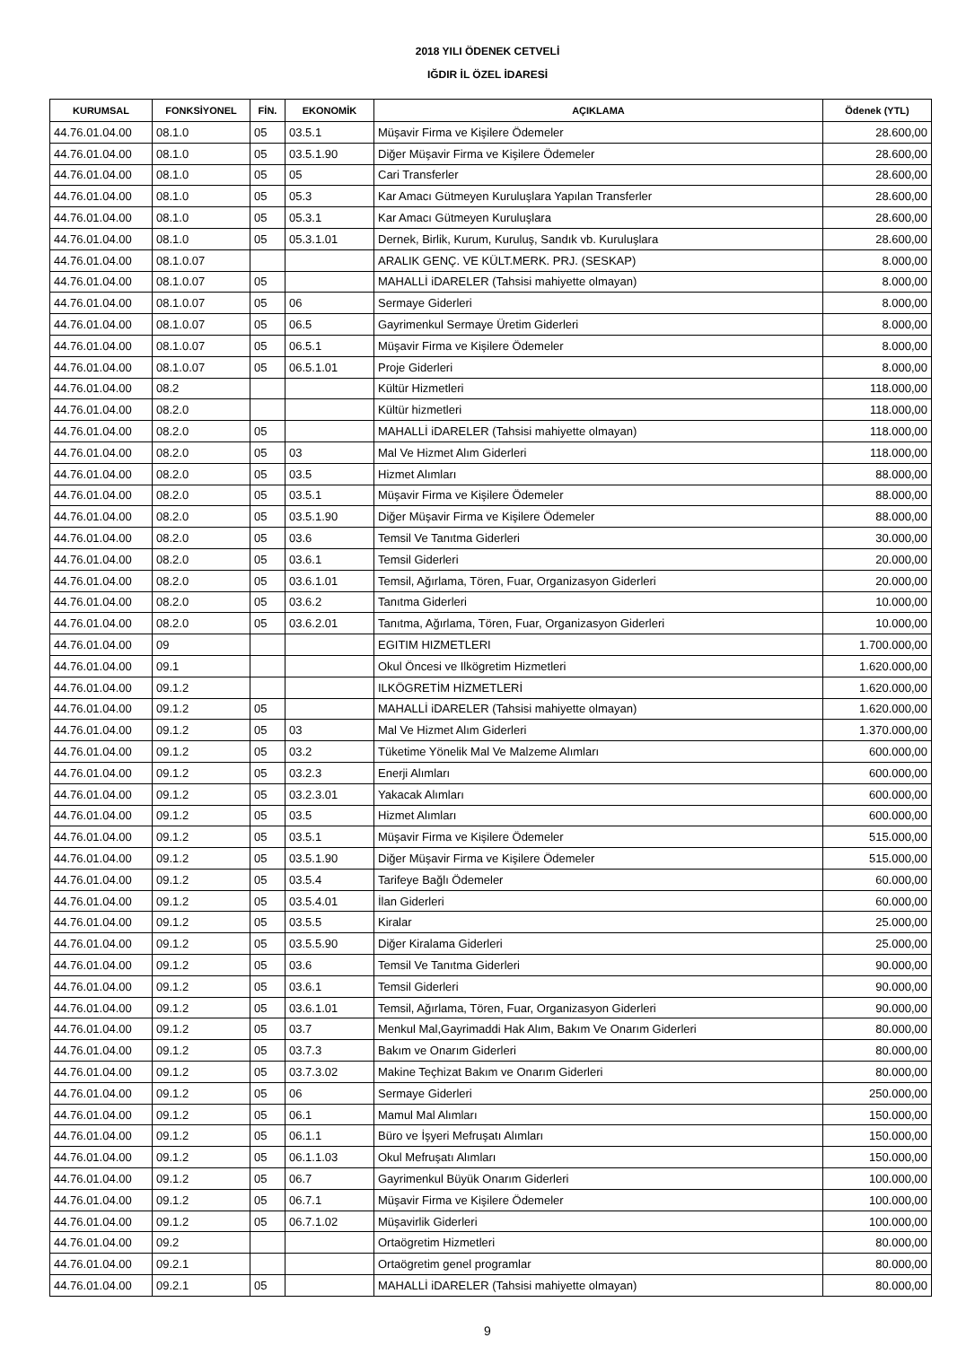2018 YILI ÖDENEK CETVELİ
IĞDIR İL ÖZEL İDARESİ
| KURUMSAL | FONKSİYONEL | FİN. | EKONOMİK | AÇIKLAMA | Ödenek (YTL) |
| --- | --- | --- | --- | --- | --- |
| 44.76.01.04.00 | 08.1.0 | 05 | 03.5.1 | Müşavir Firma ve Kişilere Ödemeler | 28.600,00 |
| 44.76.01.04.00 | 08.1.0 | 05 | 03.5.1.90 | Diğer Müşavir Firma ve Kişilere Ödemeler | 28.600,00 |
| 44.76.01.04.00 | 08.1.0 | 05 | 05 | Cari Transferler | 28.600,00 |
| 44.76.01.04.00 | 08.1.0 | 05 | 05.3 | Kar Amacı Gütmeyen Kuruluşlara Yapılan Transferler | 28.600,00 |
| 44.76.01.04.00 | 08.1.0 | 05 | 05.3.1 | Kar Amacı Gütmeyen Kuruluşlara | 28.600,00 |
| 44.76.01.04.00 | 08.1.0 | 05 | 05.3.1.01 | Dernek, Birlik, Kurum, Kuruluş, Sandık vb. Kuruluşlara | 28.600,00 |
| 44.76.01.04.00 | 08.1.0.07 | | | ARALIK GENÇ. VE KÜLT.MERK. PRJ. (SESKAP) | 8.000,00 |
| 44.76.01.04.00 | 08.1.0.07 | 05 | | MAHALLİ iDARELER (Tahsisi mahiyette olmayan) | 8.000,00 |
| 44.76.01.04.00 | 08.1.0.07 | 05 | 06 | Sermaye Giderleri | 8.000,00 |
| 44.76.01.04.00 | 08.1.0.07 | 05 | 06.5 | Gayrimenkul Sermaye Üretim Giderleri | 8.000,00 |
| 44.76.01.04.00 | 08.1.0.07 | 05 | 06.5.1 | Müşavir Firma ve Kişilere Ödemeler | 8.000,00 |
| 44.76.01.04.00 | 08.1.0.07 | 05 | 06.5.1.01 | Proje Giderleri | 8.000,00 |
| 44.76.01.04.00 | 08.2 | | | Kültür Hizmetleri | 118.000,00 |
| 44.76.01.04.00 | 08.2.0 | | | Kültür hizmetleri | 118.000,00 |
| 44.76.01.04.00 | 08.2.0 | 05 | | MAHALLİ iDARELER (Tahsisi mahiyette olmayan) | 118.000,00 |
| 44.76.01.04.00 | 08.2.0 | 05 | 03 | Mal Ve Hizmet Alım Giderleri | 118.000,00 |
| 44.76.01.04.00 | 08.2.0 | 05 | 03.5 | Hizmet Alımları | 88.000,00 |
| 44.76.01.04.00 | 08.2.0 | 05 | 03.5.1 | Müşavir Firma ve Kişilere Ödemeler | 88.000,00 |
| 44.76.01.04.00 | 08.2.0 | 05 | 03.5.1.90 | Diğer Müşavir Firma ve Kişilere Ödemeler | 88.000,00 |
| 44.76.01.04.00 | 08.2.0 | 05 | 03.6 | Temsil Ve Tanıtma Giderleri | 30.000,00 |
| 44.76.01.04.00 | 08.2.0 | 05 | 03.6.1 | Temsil Giderleri | 20.000,00 |
| 44.76.01.04.00 | 08.2.0 | 05 | 03.6.1.01 | Temsil, Ağırlama, Tören, Fuar, Organizasyon Giderleri | 20.000,00 |
| 44.76.01.04.00 | 08.2.0 | 05 | 03.6.2 | Tanıtma Giderleri | 10.000,00 |
| 44.76.01.04.00 | 08.2.0 | 05 | 03.6.2.01 | Tanıtma, Ağırlama, Tören, Fuar, Organizasyon Giderleri | 10.000,00 |
| 44.76.01.04.00 | 09 | | | EGITIM HIZMETLERI | 1.700.000,00 |
| 44.76.01.04.00 | 09.1 | | | Okul Öncesi ve Ilkögretim Hizmetleri | 1.620.000,00 |
| 44.76.01.04.00 | 09.1.2 | | | ILKÖGRETİM HİZMETLERİ | 1.620.000,00 |
| 44.76.01.04.00 | 09.1.2 | 05 | | MAHALLİ iDARELER (Tahsisi mahiyette olmayan) | 1.620.000,00 |
| 44.76.01.04.00 | 09.1.2 | 05 | 03 | Mal Ve Hizmet Alım Giderleri | 1.370.000,00 |
| 44.76.01.04.00 | 09.1.2 | 05 | 03.2 | Tüketime Yönelik Mal Ve Malzeme Alımları | 600.000,00 |
| 44.76.01.04.00 | 09.1.2 | 05 | 03.2.3 | Enerji Alımları | 600.000,00 |
| 44.76.01.04.00 | 09.1.2 | 05 | 03.2.3.01 | Yakacak Alımları | 600.000,00 |
| 44.76.01.04.00 | 09.1.2 | 05 | 03.5 | Hizmet Alımları | 600.000,00 |
| 44.76.01.04.00 | 09.1.2 | 05 | 03.5.1 | Müşavir Firma ve Kişilere Ödemeler | 515.000,00 |
| 44.76.01.04.00 | 09.1.2 | 05 | 03.5.1.90 | Diğer Müşavir Firma ve Kişilere Ödemeler | 515.000,00 |
| 44.76.01.04.00 | 09.1.2 | 05 | 03.5.4 | Tarifeye Bağlı Ödemeler | 60.000,00 |
| 44.76.01.04.00 | 09.1.2 | 05 | 03.5.4.01 | İlan Giderleri | 60.000,00 |
| 44.76.01.04.00 | 09.1.2 | 05 | 03.5.5 | Kiralar | 25.000,00 |
| 44.76.01.04.00 | 09.1.2 | 05 | 03.5.5.90 | Diğer Kiralama Giderleri | 25.000,00 |
| 44.76.01.04.00 | 09.1.2 | 05 | 03.6 | Temsil Ve Tanıtma Giderleri | 90.000,00 |
| 44.76.01.04.00 | 09.1.2 | 05 | 03.6.1 | Temsil Giderleri | 90.000,00 |
| 44.76.01.04.00 | 09.1.2 | 05 | 03.6.1.01 | Temsil, Ağırlama, Tören, Fuar, Organizasyon Giderleri | 90.000,00 |
| 44.76.01.04.00 | 09.1.2 | 05 | 03.7 | Menkul Mal,Gayrimaddi Hak Alım, Bakım Ve Onarım Giderleri | 80.000,00 |
| 44.76.01.04.00 | 09.1.2 | 05 | 03.7.3 | Bakım ve Onarım Giderleri | 80.000,00 |
| 44.76.01.04.00 | 09.1.2 | 05 | 03.7.3.02 | Makine Teçhizat Bakım ve Onarım Giderleri | 80.000,00 |
| 44.76.01.04.00 | 09.1.2 | 05 | 06 | Sermaye Giderleri | 250.000,00 |
| 44.76.01.04.00 | 09.1.2 | 05 | 06.1 | Mamul Mal Alımları | 150.000,00 |
| 44.76.01.04.00 | 09.1.2 | 05 | 06.1.1 | Büro ve İşyeri Mefruşatı Alımları | 150.000,00 |
| 44.76.01.04.00 | 09.1.2 | 05 | 06.1.1.03 | Okul Mefruşatı Alımları | 150.000,00 |
| 44.76.01.04.00 | 09.1.2 | 05 | 06.7 | Gayrimenkul Büyük Onarım Giderleri | 100.000,00 |
| 44.76.01.04.00 | 09.1.2 | 05 | 06.7.1 | Müşavir Firma ve Kişilere Ödemeler | 100.000,00 |
| 44.76.01.04.00 | 09.1.2 | 05 | 06.7.1.02 | Müşavirlik Giderleri | 100.000,00 |
| 44.76.01.04.00 | 09.2 | | | Ortaögretim Hizmetleri | 80.000,00 |
| 44.76.01.04.00 | 09.2.1 | | | Ortaögretim genel programlar | 80.000,00 |
| 44.76.01.04.00 | 09.2.1 | 05 | | MAHALLİ iDARELER (Tahsisi mahiyette olmayan) | 80.000,00 |
9